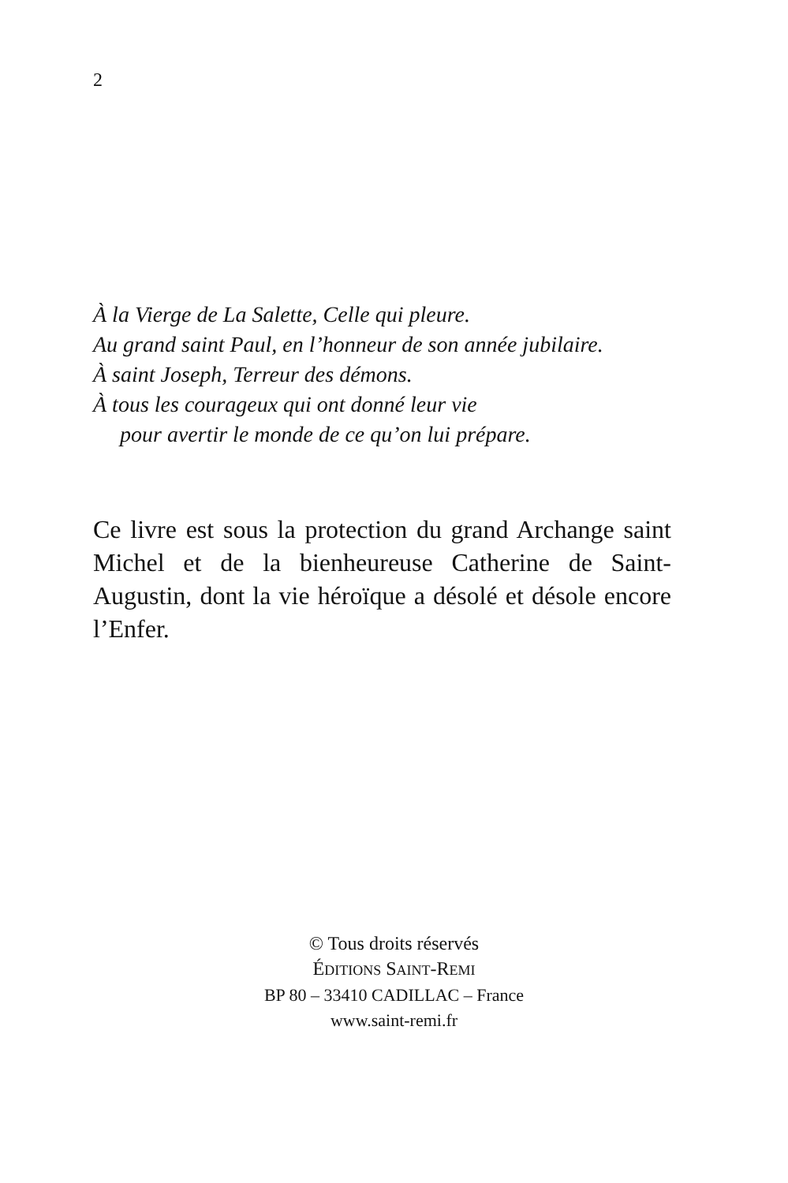2
À la Vierge de La Salette, Celle qui pleure.
Au grand saint Paul, en l’honneur de son année jubilaire.
À saint Joseph, Terreur des démons.
À tous les courageux qui ont donné leur vie
pour avertir le monde de ce qu’on lui prépare.
Ce livre est sous la protection du grand Archange saint Michel et de la bienheureuse Catherine de Saint-Augustin, dont la vie héroïque a désolé et désole encore l’Enfer.
© Tous droits réservés
ÉDITIONS SAINT-REMI
BP 80 – 33410 CADILLAC – France
www.saint-remi.fr